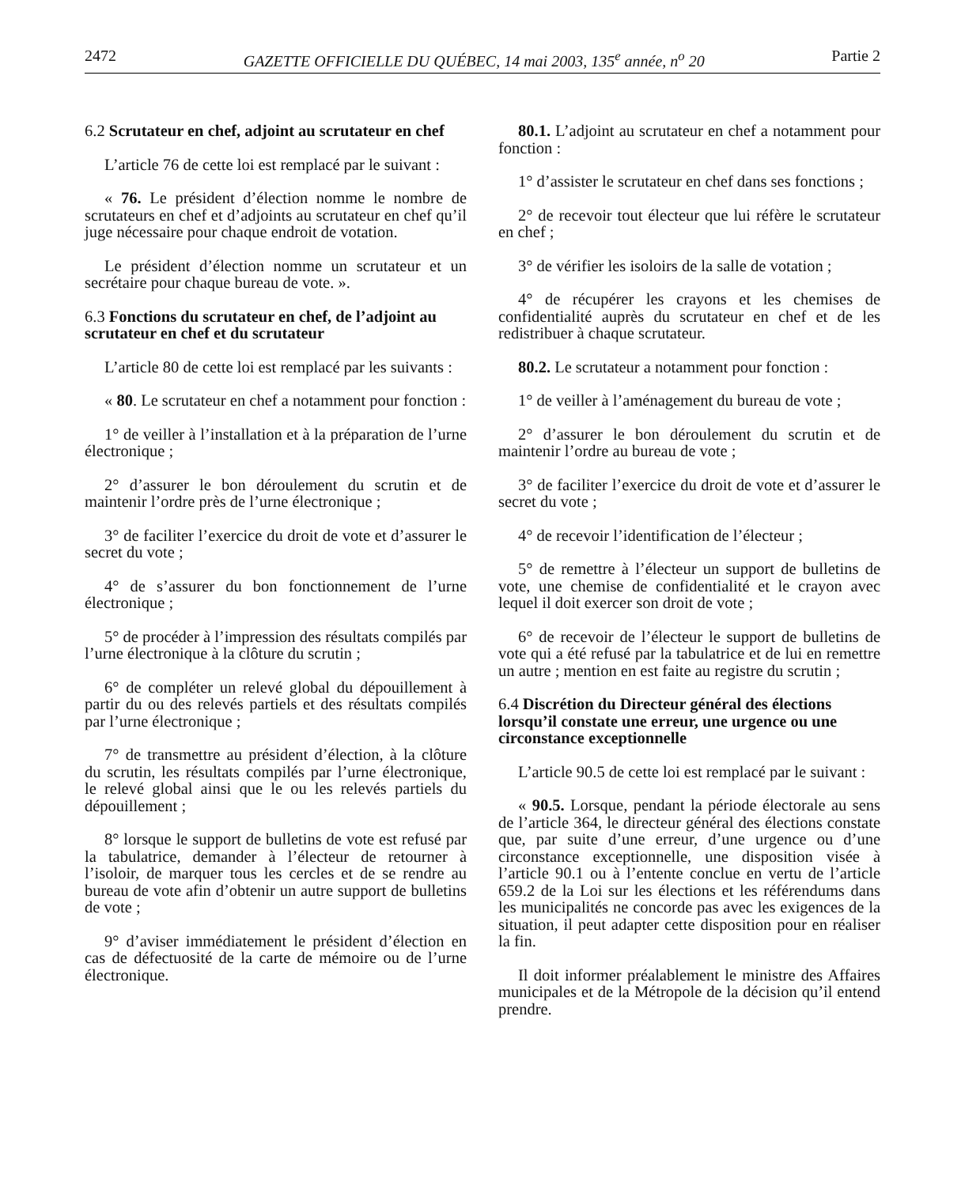2472 GAZETTE OFFICIELLE DU QUÉBEC, 14 mai 2003, 135<sup>e</sup> année, n<sup>o</sup> 20 Partie 2
6.2 Scrutateur en chef, adjoint au scrutateur en chef
L’article 76 de cette loi est remplacé par le suivant :
« 76. Le président d’élection nomme le nombre de scrutateurs en chef et d’adjoints au scrutateur en chef qu’il juge nécessaire pour chaque endroit de votation.
Le président d’élection nomme un scrutateur et un secrétaire pour chaque bureau de vote. ».
6.3 Fonctions du scrutateur en chef, de l’adjoint au scrutateur en chef et du scrutateur
L’article 80 de cette loi est remplacé par les suivants :
« 80. Le scrutateur en chef a notamment pour fonction :
1° de veiller à l’installation et à la préparation de l’urne électronique ;
2° d’assurer le bon déroulement du scrutin et de maintenir l’ordre près de l’urne électronique ;
3° de faciliter l’exercice du droit de vote et d’assurer le secret du vote ;
4° de s’assurer du bon fonctionnement de l’urne électronique ;
5° de procéder à l’impression des résultats compilés par l’urne électronique à la clôture du scrutin ;
6° de compléter un relevé global du dépouillement à partir du ou des relevés partiels et des résultats compilés par l’urne électronique ;
7° de transmettre au président d’élection, à la clôture du scrutin, les résultats compilés par l’urne électronique, le relevé global ainsi que le ou les relevés partiels du dépouillement ;
8° lorsque le support de bulletins de vote est refusé par la tabulatrice, demander à l’électeur de retourner à l’isoloir, de marquer tous les cercles et de se rendre au bureau de vote afin d’obtenir un autre support de bulletins de vote ;
9° d’aviser immédiatement le président d’élection en cas de défectuosité de la carte de mémoire ou de l’urne électronique.
80.1. L’adjoint au scrutateur en chef a notamment pour fonction :
1° d’assister le scrutateur en chef dans ses fonctions ;
2° de recevoir tout électeur que lui réfère le scrutateur en chef ;
3° de vérifier les isoloirs de la salle de votation ;
4° de récupérer les crayons et les chemises de confidentialité auprès du scrutateur en chef et de les redistribuer à chaque scrutateur.
80.2. Le scrutateur a notamment pour fonction :
1° de veiller à l’aménagement du bureau de vote ;
2° d’assurer le bon déroulement du scrutin et de maintenir l’ordre au bureau de vote ;
3° de faciliter l’exercice du droit de vote et d’assurer le secret du vote ;
4° de recevoir l’identification de l’électeur ;
5° de remettre à l’électeur un support de bulletins de vote, une chemise de confidentialité et le crayon avec lequel il doit exercer son droit de vote ;
6° de recevoir de l’électeur le support de bulletins de vote qui a été refusé par la tabulatrice et de lui en remettre un autre ; mention en est faite au registre du scrutin ;
6.4 Discrétion du Directeur général des élections lorsqu’il constate une erreur, une urgence ou une circonstance exceptionnelle
L’article 90.5 de cette loi est remplacé par le suivant :
« 90.5. Lorsque, pendant la période électorale au sens de l’article 364, le directeur général des élections constate que, par suite d’une erreur, d’une urgence ou d’une circonstance exceptionnelle, une disposition visée à l’article 90.1 ou à l’entente conclue en vertu de l’article 659.2 de la Loi sur les élections et les référendums dans les municipalités ne concorde pas avec les exigences de la situation, il peut adapter cette disposition pour en réaliser la fin.
Il doit informer préalablement le ministre des Affaires municipales et de la Métropole de la décision qu’il entend prendre.